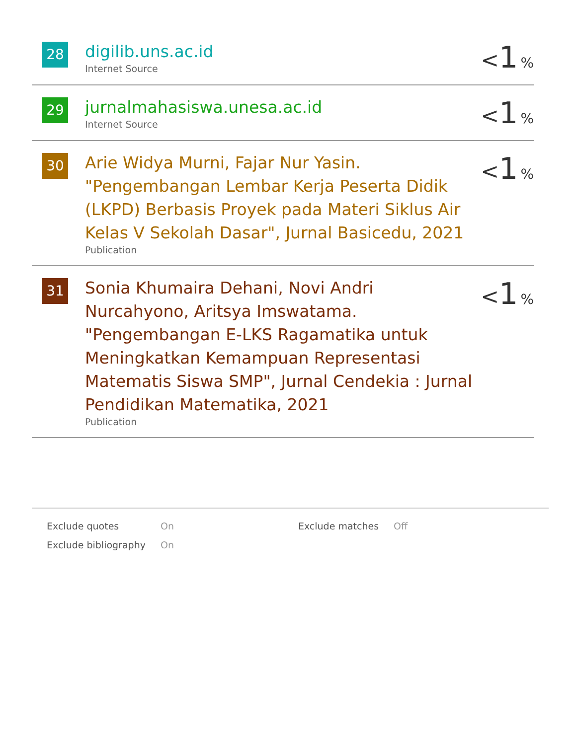| 28 | digilib.uns.ac.id Internet Source | < 1 % |
| 29 | jurnalmahasiswa.unesa.ac.id Internet Source | < 1 % |
| 30 | Arie Widya Murni, Fajar Nur Yasin. "Pengembangan Lembar Kerja Peserta Didik (LKPD) Berbasis Proyek pada Materi Siklus Air Kelas V Sekolah Dasar", Jurnal Basicedu, 2021 Publication | < 1 % |
| 31 | Sonia Khumaira Dehani, Novi Andri Nurcahyono, Aritsya Imswatama. "Pengembangan E-LKS Ragamatika untuk Meningkatkan Kemampuan Representasi Matematis Siswa SMP", Jurnal Cendekia : Jurnal Pendidikan Matematika, 2021 Publication | < 1 % |
| Exclude quotes | On | Exclude matches | Off |
| Exclude bibliography | On | | |